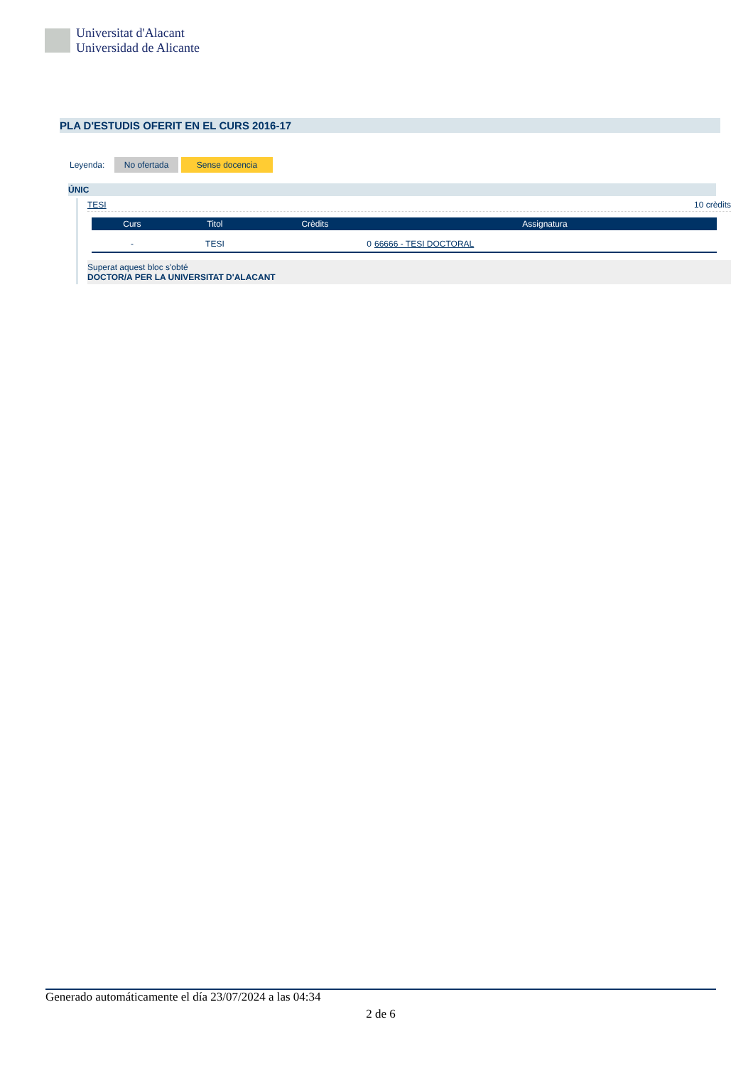Universitat d'Alacant
Universidad de Alicante
PLA D'ESTUDIS OFERIT EN EL CURS 2016-17
Leyenda: No ofertada Sense docencia
ÚNIC
TESI 10 crèdits
| Curs | Titol | Crèdits | Assignatura |
| --- | --- | --- | --- |
| - | TESI | 0 | 66666 - TESI DOCTORAL |
Superat aquest bloc s'obté
DOCTOR/A PER LA UNIVERSITAT D'ALACANT
Generado automáticamente el día 23/07/2024 a las 04:34
2 de 6